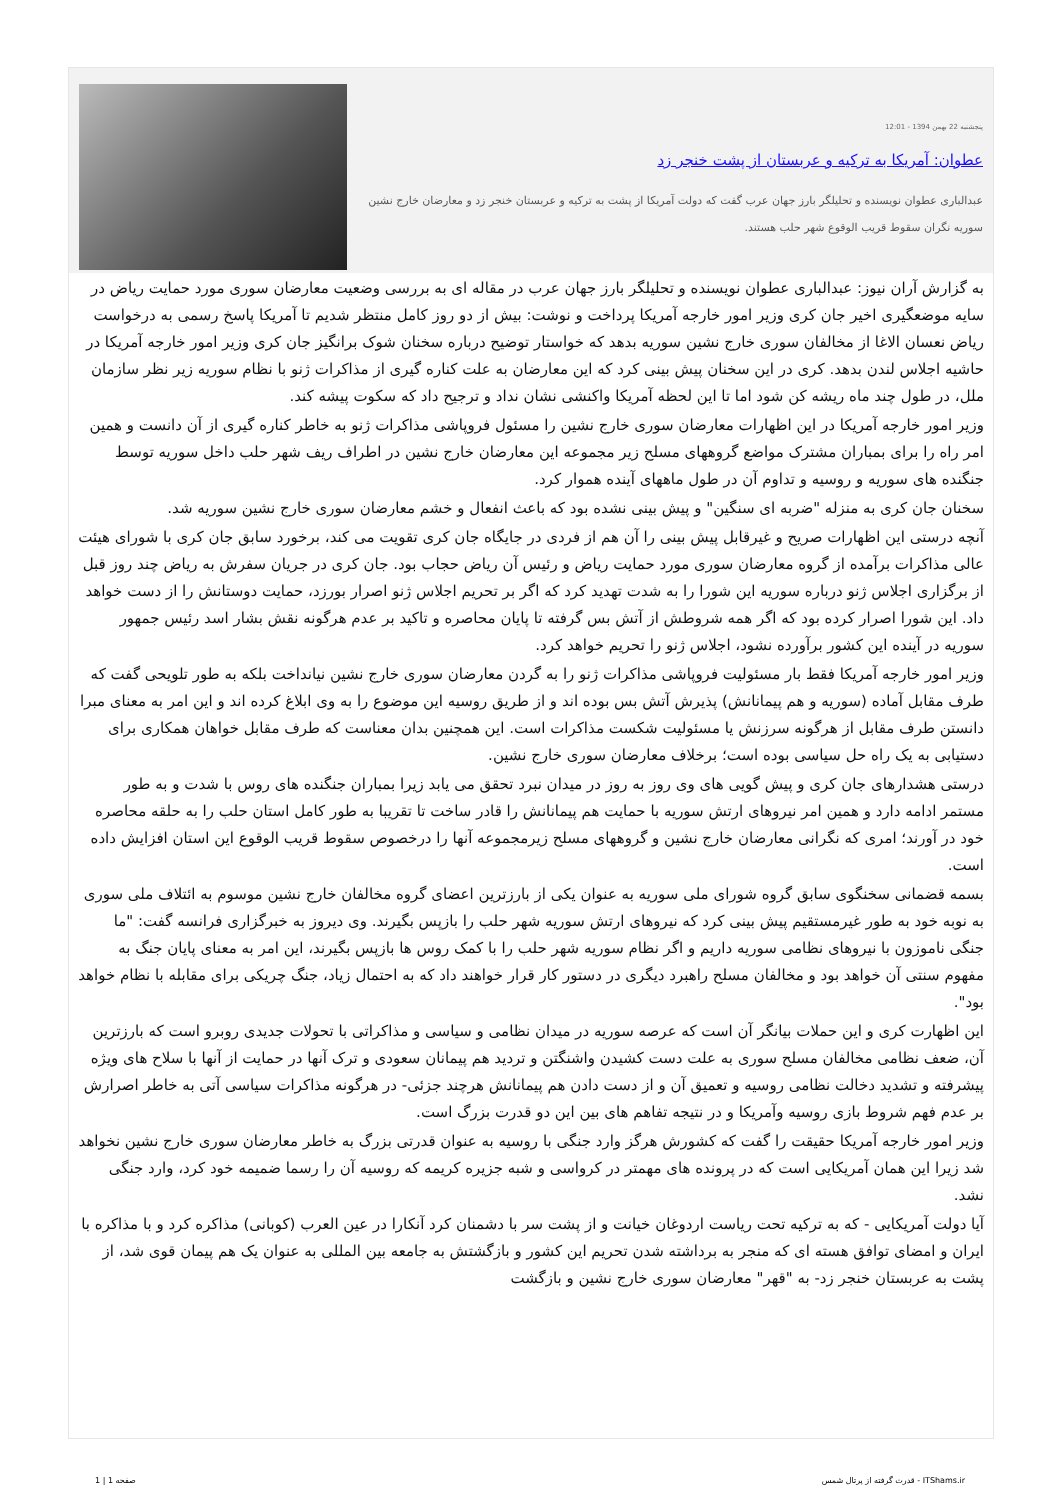پنجشنبه 22 بهمن 1394 - 12:01
عطوان: آمریکا به ترکیه و عربستان از پشت خنجر زد
عبدالباری عطوان نویسنده و تحلیلگر بارز جهان عرب گفت که دولت آمریکا از پشت به ترکیه و عربستان خنجر زد و معارضان خارج نشین سوریه نگران سقوط قریب الوقوع شهر حلب هستند.
به گزارش آران نیوز: عبدالباری عطوان نویسنده و تحلیلگر بارز جهان عرب در مقاله ای به بررسی وضعیت معارضان سوری مورد حمایت ریاض در سایه موضعگیری اخیر جان کری وزیر امور خارجه آمریکا پرداخت و نوشت: بیش از دو روز کامل منتظر شدیم تا آمریکا پاسخ رسمی به درخواست ریاض نعسان الاغا از مخالفان سوری خارج نشین سوریه بدهد که خواستار توضیح درباره سخنان شوک برانگیز جان کری وزیر امور خارجه آمریکا در حاشیه اجلاس لندن بدهد. کری در این سخنان پیش بینی کرد که این معارضان به علت کناره گیری از مذاکرات ژنو با نظام سوریه زیر نظر سازمان ملل، در طول چند ماه ریشه کن شود اما تا این لحظه آمریکا واکنشی نشان نداد و ترجیح داد که سکوت پیشه کند.
وزیر امور خارجه آمریکا در این اظهارات معارضان سوری خارج نشین را مسئول فروپاشی مذاکرات ژنو به خاطر کناره گیری از آن دانست و همین امر راه را برای بمباران مشترک مواضع گروههای مسلح زیر مجموعه این معارضان خارج نشین در اطراف ریف شهر حلب داخل سوریه توسط جنگنده های سوریه و روسیه و تداوم آن در طول ماههای آینده هموار کرد.
سخنان جان کری به منزله "ضربه ای سنگین" و پیش بینی نشده بود که باعث انفعال و خشم معارضان سوری خارج نشین سوریه شد.
آنچه درستی این اظهارات صریح و غیرقابل پیش بینی را آن هم از فردی در جایگاه جان کری تقویت می کند، برخورد سابق جان کری با شورای هیئت عالی مذاکرات برآمده از گروه معارضان سوری مورد حمایت ریاض و رئیس آن ریاض حجاب بود. جان کری در جریان سفرش به ریاض چند روز قبل از برگزاری اجلاس ژنو درباره سوریه این شورا را به شدت تهدید کرد که اگر بر تحریم اجلاس ژنو اصرار بورزد، حمایت دوستانش را از دست خواهد داد. این شورا اصرار کرده بود که اگر همه شروطش از آتش بس گرفته تا پایان محاصره و تاکید بر عدم هرگونه نقش بشار اسد رئیس جمهور سوریه در آینده این کشور برآورده نشود، اجلاس ژنو را تحریم خواهد کرد.
وزیر امور خارجه آمریکا فقط بار مسئولیت فروپاشی مذاکرات ژنو را به گردن معارضان سوری خارج نشین نیانداخت بلکه به طور تلویحی گفت که طرف مقابل آماده (سوریه و هم پیمانانش) پذیرش آتش بس بوده اند و از طریق روسیه این موضوع را به وی ابلاغ کرده اند و این امر به معنای مبرا دانستن طرف مقابل از هرگونه سرزنش یا مسئولیت شکست مذاکرات است. این همچنین بدان معناست که طرف مقابل خواهان همکاری برای دستیابی به یک راه حل سیاسی بوده است؛ برخلاف معارضان سوری خارج نشین.
درستی هشدارهای جان کری و پیش گویی های وی روز به روز در میدان نبرد تحقق می یابد زیرا بمباران جنگنده های روس با شدت و به طور مستمر ادامه دارد و همین امر نیروهای ارتش سوریه با حمایت هم پیمانانش را قادر ساخت تا تقریبا به طور کامل استان حلب را به حلقه محاصره خود در آورند؛ امری که نگرانی معارضان خارج نشین و گروههای مسلح زیرمجموعه آنها را درخصوص سقوط قریب الوقوع این استان افزایش داده است.
بسمه قضمانی سخنگوی سابق گروه شورای ملی سوریه به عنوان یکی از بارزترین اعضای گروه مخالفان خارج نشین موسوم به ائتلاف ملی سوری به نوبه خود به طور غیرمستقیم پیش بینی کرد که نیروهای ارتش سوریه شهر حلب را بازپس بگیرند. وی دیروز به خبرگزاری فرانسه گفت: "ما جنگی ناموزون با نیروهای نظامی سوریه داریم و اگر نظام سوریه شهر حلب را با کمک روس ها بازپس بگیرند، این امر به معنای پایان جنگ به مفهوم سنتی آن خواهد بود و مخالفان مسلح راهبرد دیگری در دستور کار قرار خواهند داد که به احتمال زیاد، جنگ چریکی برای مقابله با نظام خواهد بود".
این اظهارت کری و این حملات بیانگر آن است که عرصه سوریه در میدان نظامی و سیاسی و مذاکراتی با تحولات جدیدی روبرو است که بارزترین آن، ضعف نظامی مخالفان مسلح سوری به علت دست کشیدن واشنگتن و تردید هم پیمانان سعودی و ترک آنها در حمایت از آنها با سلاح های ویژه پیشرفته و تشدید دخالت نظامی روسیه و تعمیق آن و از دست دادن هم پیمانانش هرچند جزئی- در هرگونه مذاکرات سیاسی آتی به خاطر اصرارش بر عدم فهم شروط بازی روسیه وآمریکا و در نتیجه تفاهم های بین این دو قدرت بزرگ است.
وزیر امور خارجه آمریکا حقیقت را گفت که کشورش هرگز وارد جنگی با روسیه به عنوان قدرتی بزرگ به خاطر معارضان سوری خارج نشین نخواهد شد زیرا این همان آمریکایی است که در پرونده های مهمتر در کرواسی و شبه جزیره کریمه که روسیه آن را رسما ضمیمه خود کرد، وارد جنگی نشد.
آیا دولت آمریکایی - که به ترکیه تحت ریاست اردوغان خیانت و از پشت سر با دشمنان کرد آنکارا در عین العرب (کوبانی) مذاکره کرد و با مذاکره با ایران و امضای توافق هسته ای که منجر به برداشته شدن تحریم این کشور و بازگشتش به جامعه بین المللی به عنوان یک هم پیمان قوی شد، از پشت به عربستان خنجر زد- به "قهر" معارضان سوری خارج نشین و بازگشت
صفحه 1 | 1 قدرت گرفته از پرتال شمس - ITShams.ir